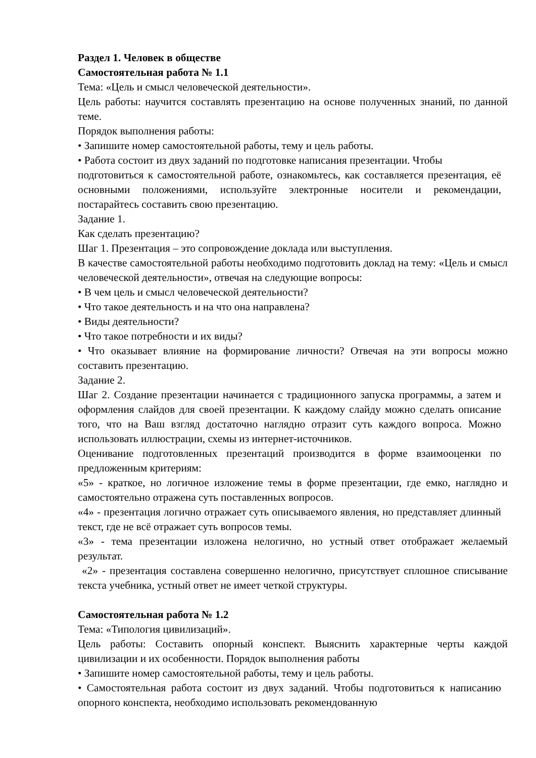Раздел 1. Человек в обществе
Самостоятельная работа № 1.1
Тема: «Цель и смысл человеческой деятельности».
Цель работы: научится составлять презентацию на основе полученных знаний, по данной теме.
Порядок выполнения работы:
• Запишите номер самостоятельной работы, тему и цель работы.
• Работа состоит из двух заданий по подготовке написания презентации. Чтобы
подготовиться к самостоятельной работе, ознакомьтесь, как составляется презентация, её основными положениями, используйте электронные носители и рекомендации, постарайтесь составить свою презентацию.
Задание 1.
Как сделать презентацию?
Шаг 1. Презентация – это сопровождение доклада или выступления.
В качестве самостоятельной работы необходимо подготовить доклад на тему: «Цель и смысл человеческой деятельности», отвечая на следующие вопросы:
• В чем цель и смысл человеческой деятельности?
• Что такое деятельность и на что она направлена?
• Виды деятельности?
• Что такое потребности и их виды?
• Что оказывает влияние на формирование личности? Отвечая на эти вопросы можно составить презентацию.
Задание 2.
Шаг 2. Создание презентации начинается с традиционного запуска программы, а затем и оформления слайдов для своей презентации. К каждому слайду можно сделать описание того, что на Ваш взгляд достаточно наглядно отразит суть каждого вопроса. Можно использовать иллюстрации, схемы из интернет-источников.
Оценивание подготовленных презентаций производится в форме взаимооценки по предложенным критериям:
«5» - краткое, но логичное изложение темы в форме презентации, где емко, наглядно и самостоятельно отражена суть поставленных вопросов.
«4» - презентация логично отражает суть описываемого явления, но представляет длинный текст, где не всё отражает суть вопросов темы.
«3» - тема презентации изложена нелогично, но устный ответ отображает желаемый результат.
«2» - презентация составлена совершенно нелогично, присутствует сплошное списывание текста учебника, устный ответ не имеет четкой структуры.
Самостоятельная работа № 1.2
Тема: «Типология цивилизаций».
Цель работы: Составить опорный конспект. Выяснить характерные черты каждой цивилизации и их особенности. Порядок выполнения работы
• Запишите номер самостоятельной работы, тему и цель работы.
• Самостоятельная работа состоит из двух заданий. Чтобы подготовиться к написанию опорного конспекта, необходимо использовать рекомендованную